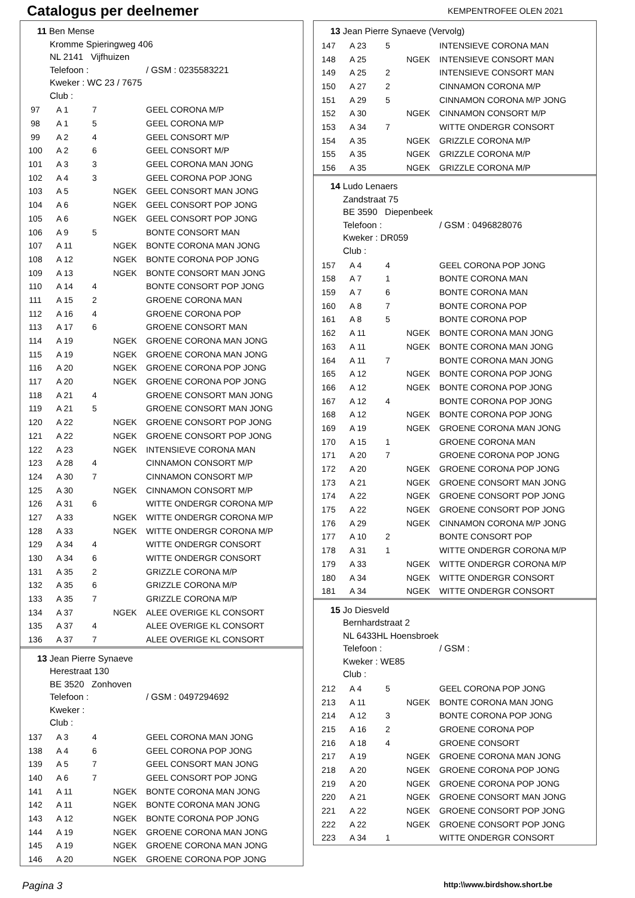Catalogus per deelnemer
KEMPENTROFEE OLEN 2021
11 Ben Mense
Kromme Spieringweg 406
NL 2141 Vijfhuizen
Telefoon : / GSM : 0235583221
Kweker : WC 23 / 7675
Club :
| 97 | A 1 | 7 | | GEEL CORONA M/P |
| 98 | A 1 | 5 | | GEEL CORONA M/P |
| 99 | A 2 | 4 | | GEEL CONSORT M/P |
| 100 | A 2 | 6 | | GEEL CONSORT M/P |
| 101 | A 3 | 3 | | GEEL CORONA MAN JONG |
| 102 | A 4 | 3 | | GEEL CORONA POP JONG |
| 103 | A 5 | | NGEK | GEEL CONSORT MAN JONG |
| 104 | A 6 | | NGEK | GEEL CONSORT POP JONG |
| 105 | A 6 | | NGEK | GEEL CONSORT POP JONG |
| 106 | A 9 | 5 | | BONTE CONSORT MAN |
| 107 | A 11 | | NGEK | BONTE CORONA MAN JONG |
| 108 | A 12 | | NGEK | BONTE CORONA POP JONG |
| 109 | A 13 | | NGEK | BONTE CONSORT MAN JONG |
| 110 | A 14 | 4 | | BONTE CONSORT POP JONG |
| 111 | A 15 | 2 | | GROENE CORONA MAN |
| 112 | A 16 | 4 | | GROENE CORONA POP |
| 113 | A 17 | 6 | | GROENE CONSORT MAN |
| 114 | A 19 | | NGEK | GROENE CORONA MAN JONG |
| 115 | A 19 | | NGEK | GROENE CORONA MAN JONG |
| 116 | A 20 | | NGEK | GROENE CORONA POP JONG |
| 117 | A 20 | | NGEK | GROENE CORONA POP JONG |
| 118 | A 21 | 4 | | GROENE CONSORT MAN JONG |
| 119 | A 21 | 5 | | GROENE CONSORT MAN JONG |
| 120 | A 22 | | NGEK | GROENE CONSORT POP JONG |
| 121 | A 22 | | NGEK | GROENE CONSORT POP JONG |
| 122 | A 23 | | NGEK | INTENSIEVE CORONA MAN |
| 123 | A 28 | 4 | | CINNAMON CONSORT M/P |
| 124 | A 30 | 7 | | CINNAMON CONSORT M/P |
| 125 | A 30 | | NGEK | CINNAMON CONSORT M/P |
| 126 | A 31 | 6 | | WITTE ONDERGR CORONA M/P |
| 127 | A 33 | | NGEK | WITTE ONDERGR CORONA M/P |
| 128 | A 33 | | NGEK | WITTE ONDERGR CORONA M/P |
| 129 | A 34 | 4 | | WITTE ONDERGR CONSORT |
| 130 | A 34 | 6 | | WITTE ONDERGR CONSORT |
| 131 | A 35 | 2 | | GRIZZLE CORONA M/P |
| 132 | A 35 | 6 | | GRIZZLE CORONA M/P |
| 133 | A 35 | 7 | | GRIZZLE CORONA M/P |
| 134 | A 37 | | NGEK | ALEE OVERIGE KL CONSORT |
| 135 | A 37 | 4 | | ALEE OVERIGE KL CONSORT |
| 136 | A 37 | 7 | | ALEE OVERIGE KL CONSORT |
13 Jean Pierre Synaeve
Herestraat 130
BE 3520 Zonhoven
Telefoon : / GSM : 0497294692
Kweker :
Club :
| 137 | A 3 | 4 | | GEEL CORONA MAN JONG |
| 138 | A 4 | 6 | | GEEL CORONA POP JONG |
| 139 | A 5 | 7 | | GEEL CONSORT MAN JONG |
| 140 | A 6 | 7 | | GEEL CONSORT POP JONG |
| 141 | A 11 | | NGEK | BONTE CORONA MAN JONG |
| 142 | A 11 | | NGEK | BONTE CORONA MAN JONG |
| 143 | A 12 | | NGEK | BONTE CORONA POP JONG |
| 144 | A 19 | | NGEK | GROENE CORONA MAN JONG |
| 145 | A 19 | | NGEK | GROENE CORONA MAN JONG |
| 146 | A 20 | | NGEK | GROENE CORONA POP JONG |
13 Jean Pierre Synaeve (Vervolg)
| 147 | A 23 | 5 | | INTENSIEVE CORONA MAN |
| 148 | A 25 | | NGEK | INTENSIEVE CONSORT MAN |
| 149 | A 25 | 2 | | INTENSIEVE CONSORT MAN |
| 150 | A 27 | 2 | | CINNAMON CORONA M/P |
| 151 | A 29 | 5 | | CINNAMON CORONA M/P JONG |
| 152 | A 30 | | NGEK | CINNAMON CONSORT M/P |
| 153 | A 34 | 7 | | WITTE ONDERGR CONSORT |
| 154 | A 35 | | NGEK | GRIZZLE CORONA M/P |
| 155 | A 35 | | NGEK | GRIZZLE CORONA M/P |
| 156 | A 35 | | NGEK | GRIZZLE CORONA M/P |
14 Ludo Lenaers
Zandstraat 75
BE 3590 Diepenbeek
Telefoon : / GSM : 0496828076
Kweker : DR059
Club :
| 157 | A 4 | 4 | | GEEL CORONA POP JONG |
| 158 | A 7 | 1 | | BONTE CORONA MAN |
| 159 | A 7 | 6 | | BONTE CORONA MAN |
| 160 | A 8 | 7 | | BONTE CORONA POP |
| 161 | A 8 | 5 | | BONTE CORONA POP |
| 162 | A 11 | | NGEK | BONTE CORONA MAN JONG |
| 163 | A 11 | | NGEK | BONTE CORONA MAN JONG |
| 164 | A 11 | 7 | | BONTE CORONA MAN JONG |
| 165 | A 12 | | NGEK | BONTE CORONA POP JONG |
| 166 | A 12 | | NGEK | BONTE CORONA POP JONG |
| 167 | A 12 | 4 | | BONTE CORONA POP JONG |
| 168 | A 12 | | NGEK | BONTE CORONA POP JONG |
| 169 | A 19 | | NGEK | GROENE CORONA MAN JONG |
| 170 | A 15 | 1 | | GROENE CORONA MAN |
| 171 | A 20 | 7 | | GROENE CORONA POP JONG |
| 172 | A 20 | | NGEK | GROENE CORONA POP JONG |
| 173 | A 21 | | NGEK | GROENE CONSORT MAN JONG |
| 174 | A 22 | | NGEK | GROENE CONSORT POP JONG |
| 175 | A 22 | | NGEK | GROENE CONSORT POP JONG |
| 176 | A 29 | | NGEK | CINNAMON CORONA M/P JONG |
| 177 | A 10 | 2 | | BONTE CONSORT POP |
| 178 | A 31 | 1 | | WITTE ONDERGR CORONA M/P |
| 179 | A 33 | | NGEK | WITTE ONDERGR CORONA M/P |
| 180 | A 34 | | NGEK | WITTE ONDERGR CONSORT |
| 181 | A 34 | | NGEK | WITTE ONDERGR CONSORT |
15 Jo Diesveld
Bernhardstraat 2
NL 6433HL Hoensbroek
Telefoon : / GSM :
Kweker : WE85
Club :
| 212 | A 4 | 5 | | GEEL CORONA POP JONG |
| 213 | A 11 | | NGEK | BONTE CORONA MAN JONG |
| 214 | A 12 | 3 | | BONTE CORONA POP JONG |
| 215 | A 16 | 2 | | GROENE CORONA POP |
| 216 | A 18 | 4 | | GROENE CONSORT |
| 217 | A 19 | | NGEK | GROENE CORONA MAN JONG |
| 218 | A 20 | | NGEK | GROENE CORONA POP JONG |
| 219 | A 20 | | NGEK | GROENE CORONA POP JONG |
| 220 | A 21 | | NGEK | GROENE CONSORT MAN JONG |
| 221 | A 22 | | NGEK | GROENE CONSORT POP JONG |
| 222 | A 22 | | NGEK | GROENE CONSORT POP JONG |
| 223 | A 34 | 1 | | WITTE ONDERGR CONSORT |
Pagina 3 http:\\www.birdshow.short.be